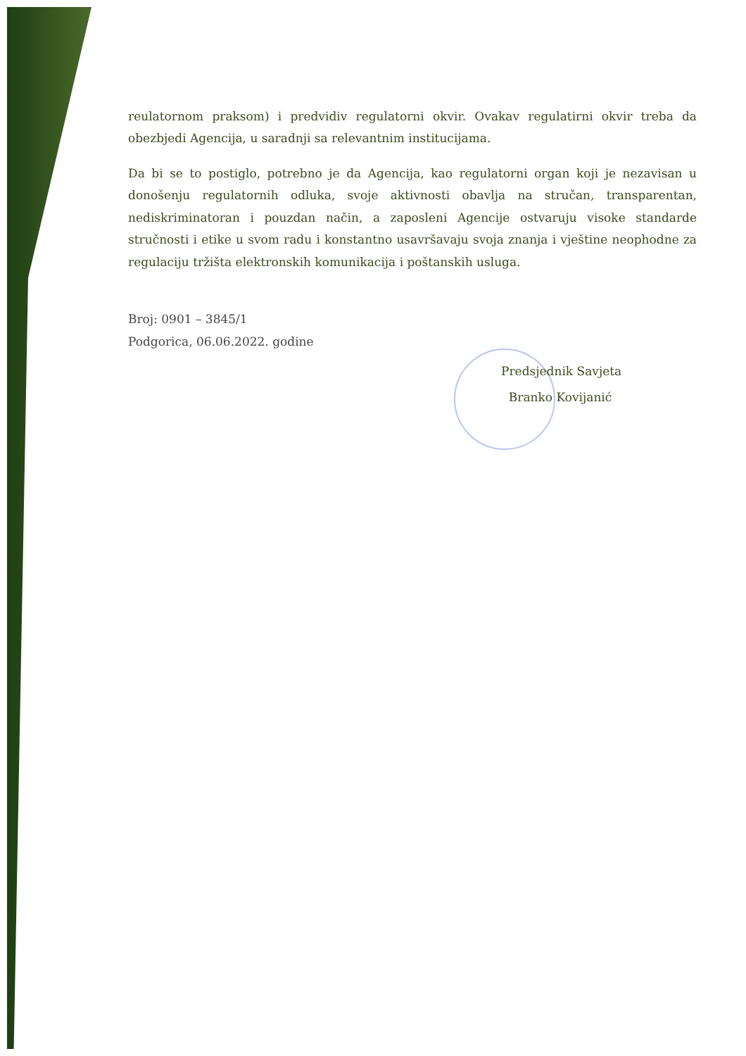reulatornom praksom) i predvidiv regulatorni okvir. Ovakav regulatirni okvir treba da obezbjedi Agencija, u saradnji sa relevantnim institucijama.
Da bi se to postiglo, potrebno je da Agencija, kao regulatorni organ koji je nezavisan u donošenju regulatornih odluka, svoje aktivnosti obavlja na stručan, transparentan, nediskriminatoran i pouzdan način, a zaposleni Agencije ostvaruju visoke standarde stručnosti i etike u svom radu i konstantno usavršavaju svoja znanja i vještine neophodne za regulaciju tržišta elektronskih komunikacija i poštanskih usluga.
Broj: 0901 – 3845/1
Podgorica, 06.06.2022. godine
Predsjednik Savjeta
Branko Kovijanić